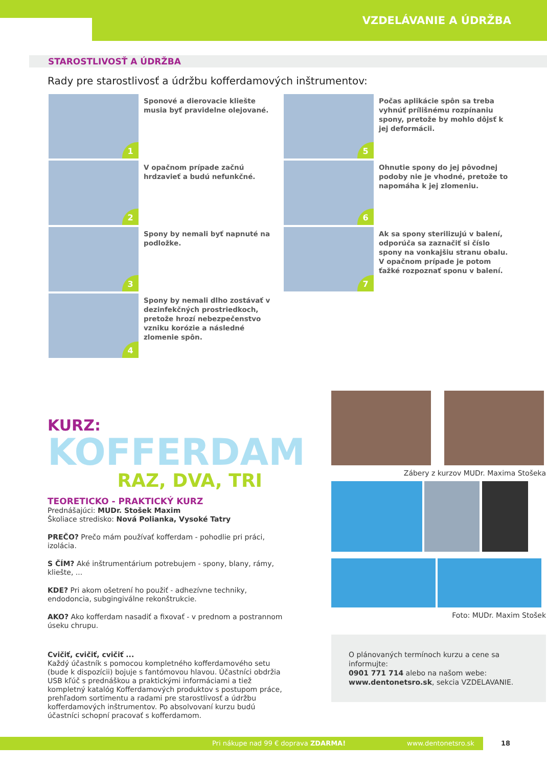VZDELÁVANIE A ÚDRŽBA
STAROSTLIVOSŤ A ÚDRŽBA
Rady pre starostlivosť a údržbu kofferdamových inštrumentov:
1
Sponové a dierovacie kliešte musia byť pravidelne olejované.
2
V opačnom prípade začnú hrdzavieť a budú nefunkčné.
3
Spony by nemali byť napnuté na podložke.
4
Spony by nemali dlho zostávať v dezinfekčných prostriedkoch, pretože hrozí nebezpečenstvo vzniku korózie a následné zlomenie spôn.
5
Počas aplikácie spôn sa treba vyhnúť prílišnému rozpínaniu spony, pretože by mohlo dôjsť k jej deformácii.
6
Ohnutie spony do jej pôvodnej podoby nie je vhodné, pretože to napomáha k jej zlomeniu.
7
Ak sa spony sterilizujú v balení, odporúča sa zaznačiť si číslo spony na vonkajšiu stranu obalu. V opačnom prípade je potom ťažké rozpoznať sponu v balení.
KURZ:
KOFFERDAM
RAZ, DVA, TRI
TEORETICKO - PRAKTICKÝ KURZ
Prednášajúci: MUDr. Stošek Maxim
Školiace stredisko: Nová Polianka, Vysoké Tatry
PREČO? Prečo mám používať kofferdam - pohodlie pri práci, izolácia.
S ČÍM? Aké inštrumentárium potrebujem - spony, blany, rámy, kliešte, ...
KDE? Pri akom ošetrení ho použiť - adhezívne techniky, endodoncia, subgingiválne rekonštrukcie.
AKO? Ako kofferdam nasadiť a fixovať - v prednom a postrannom úseku chrupu.
Cvičiť, cvičiť, cvičiť ...
Každý účastník s pomocou kompletného kofferdamového setu (bude k dispozícii) bojuje s fantómovou hlavou. Účastníci obdržia USB kľúč s prednáškou a praktickými informáciami a tiež kompletný katalóg Kofferdamových produktov s postupom práce, prehľadom sortimentu a radami pre starostlivosť a údržbu kofferdamových inštrumentov. Po absolvovaní kurzu budú účastníci schopní pracovať s kofferdamom.
Zábery z kurzov MUDr. Maxima Stošeka
Foto: MUDr. Maxim Stošek
O plánovaných termínoch kurzu a cene sa informujte:
0901 771 714 alebo na našom webe:
www.dentonetsro.sk, sekcia VZDELAVANIE.
Pri nákupe nad 99 € doprava ZDARMA! www.dentonetsro.sk 18